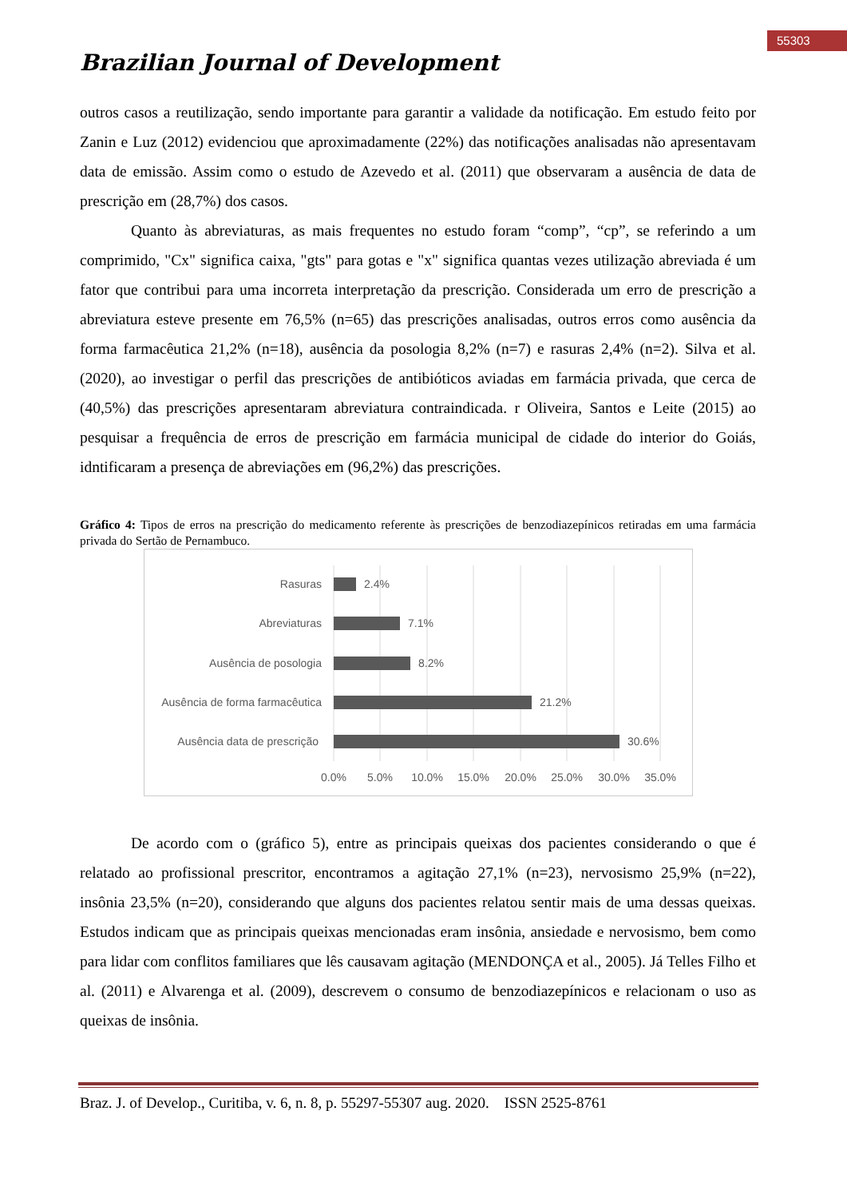55303
Brazilian Journal of Development
outros casos a reutilização, sendo importante para garantir a validade da notificação. Em estudo feito por Zanin e Luz (2012) evidenciou que aproximadamente (22%) das notificações analisadas não apresentavam data de emissão. Assim como o estudo de Azevedo et al. (2011) que observaram a ausência de data de prescrição em (28,7%) dos casos.
Quanto às abreviaturas, as mais frequentes no estudo foram “comp”, “cp”, se referindo a um comprimido, "Cx" significa caixa, "gts" para gotas e "x" significa quantas vezes utilização abreviada é um fator que contribui para uma incorreta interpretação da prescrição. Considerada um erro de prescrição a abreviatura esteve presente em 76,5% (n=65) das prescrições analisadas, outros erros como ausência da forma farmacêutica 21,2% (n=18), ausência da posologia 8,2% (n=7) e rasuras 2,4% (n=2). Silva et al. (2020), ao investigar o perfil das prescrições de antibióticos aviadas em farmácia privada, que cerca de (40,5%) das prescrições apresentaram abreviatura contraindicada. r Oliveira, Santos e Leite (2015) ao pesquisar a frequência de erros de prescrição em farmácia municipal de cidade do interior do Goiás, idntificaram a presença de abreviações em (96,2%) das prescrições.
Gráfico 4: Tipos de erros na prescrição do medicamento referente às prescrições de benzodiazepínicos retiradas em uma farmácia privada do Sertão de Pernambuco.
Rasuras
Abreviaturas
Ausência de posologia
Ausência de forma farmacêutica
Ausência data de prescrição
2.4%
7.1%
8.2%
21.2%
30.6%
0.0%
5.0%
10.0%
15.0%
20.0%
25.0%
30.0%
35.0%
De acordo com o (gráfico 5), entre as principais queixas dos pacientes considerando o que é relatado ao profissional prescritor, encontramos a agitação 27,1% (n=23), nervosismo 25,9% (n=22), insônia 23,5% (n=20), considerando que alguns dos pacientes relatou sentir mais de uma dessas queixas. Estudos indicam que as principais queixas mencionadas eram insônia, ansiedade e nervosismo, bem como para lidar com conflitos familiares que lês causavam agitação (MENDONÇA et al., 2005). Já Telles Filho et al. (2011) e Alvarenga et al. (2009), descrevem o consumo de benzodiazepínicos e relacionam o uso as queixas de insônia.
Braz. J. of Develop., Curitiba, v. 6, n. 8, p. 55297-55307 aug. 2020. ISSN 2525-8761